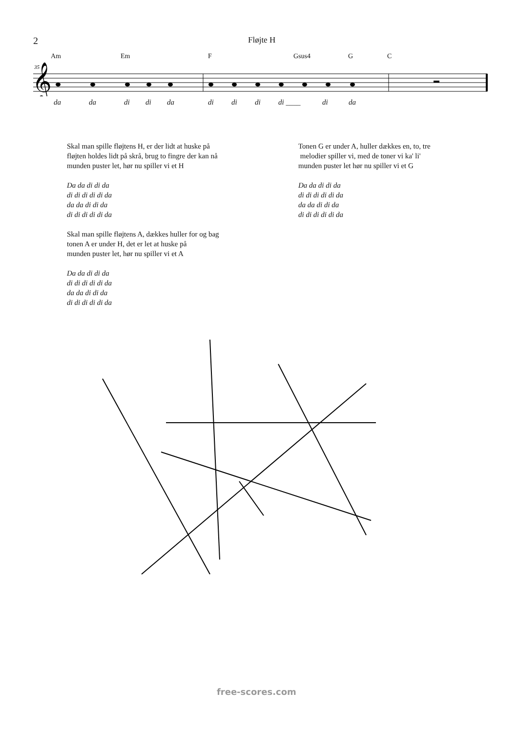2 Fløjte H
Am Em F Gsus4 G C
35
𝄞
da da di di da di di di di ____ di da
Skal man spille fløjtens H, er der lidt at huske på
fløjten holdes lidt på skrå, brug to fingre der kan nå
munden puster let, hør nu spiller vi et H
Da da di di da
di di di di di da
da da di di da
di di di di di da
Skal man spille fløjtens A, dækkes huller for og bag
tonen A er under H, det er let at huske på
munden puster let, hør nu spiller vi et A
Da da di di da
di di di di di da
da da di di da
di di di di di da
Tonen G er under A, huller dækkes en, to, tre
melodier spiller vi, med de toner vi ka' li'
munden puster let hør nu spiller vi et G
Da da di di da
di di di di di da
da da di di da
di di di di di da
free-scores.com